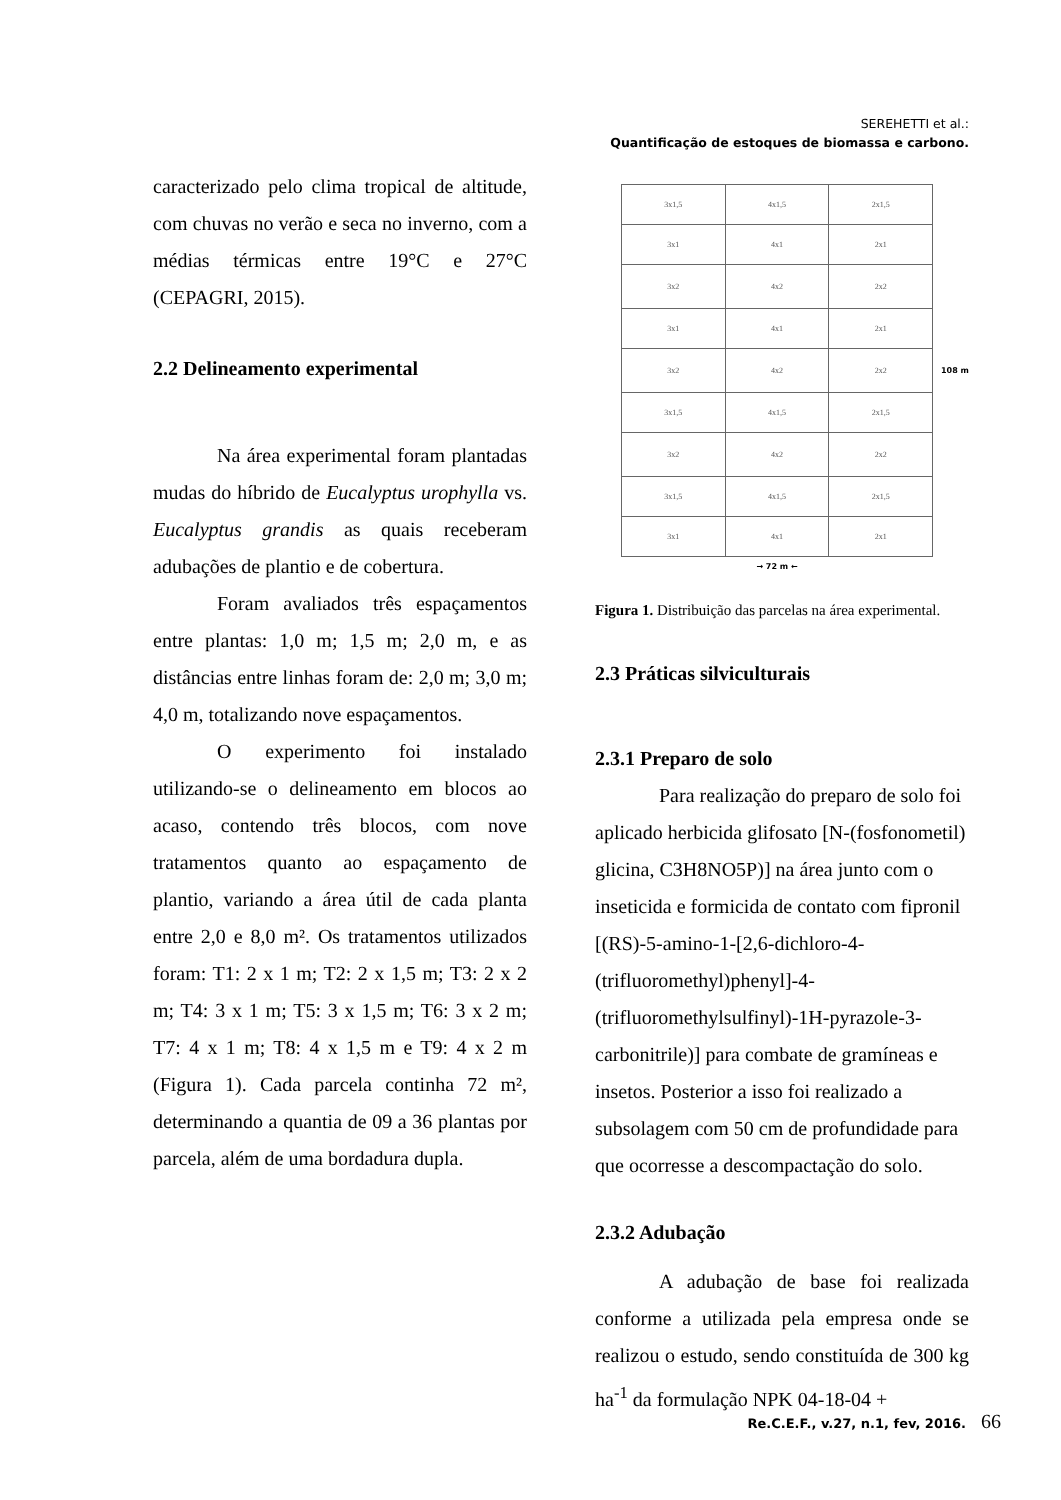SEREHETTI et al.:
Quantificação de estoques de biomassa e carbono.
caracterizado pelo clima tropical de altitude, com chuvas no verão e seca no inverno, com a médias térmicas entre 19°C e 27°C (CEPAGRI, 2015).
2.2 Delineamento experimental
Na área experimental foram plantadas mudas do híbrido de Eucalyptus urophylla vs. Eucalyptus grandis as quais receberam adubações de plantio e de cobertura.
Foram avaliados três espaçamentos entre plantas: 1,0 m; 1,5 m; 2,0 m, e as distâncias entre linhas foram de: 2,0 m; 3,0 m; 4,0 m, totalizando nove espaçamentos.
O experimento foi instalado utilizando-se o delineamento em blocos ao acaso, contendo três blocos, com nove tratamentos quanto ao espaçamento de plantio, variando a área útil de cada planta entre 2,0 e 8,0 m². Os tratamentos utilizados foram: T1: 2 x 1 m; T2: 2 x 1,5 m; T3: 2 x 2 m; T4: 3 x 1 m; T5: 3 x 1,5 m; T6: 3 x 2 m; T7: 4 x 1 m; T8: 4 x 1,5 m e T9: 4 x 2 m (Figura 1). Cada parcela continha 72 m², determinando a quantia de 09 a 36 plantas por parcela, além de uma bordadura dupla.
| 3x1,5 | 4x1,5 | 2x1,5 |
| 3x1 | 4x1 | 2x1 |
| 3x2 | 4x2 | 2x2 |
| 3x1 | 4x1 | 2x1 |
| 3x2 | 4x2 | 2x2 |
| 3x1,5 | 4x1,5 | 2x1,5 |
| 3x2 | 4x2 | 2x2 |
| 3x1,5 | 4x1,5 | 2x1,5 |
| 3x1 | 4x1 | 2x1 |
108 m
→ 72 m ←
Figura 1. Distribuição das parcelas na área experimental.
2.3 Práticas silviculturais
2.3.1 Preparo de solo
Para realização do preparo de solo foi aplicado herbicida glifosato [N-(fosfonometil) glicina, C3H8NO5P)] na área junto com o inseticida e formicida de contato com fipronil [(RS)-5-amino-1-[2,6-dichloro-4-(trifluoromethyl)phenyl]-4-(trifluoromethylsulfinyl)-1H-pyrazole-3-carbonitrile)] para combate de gramíneas e insetos. Posterior a isso foi realizado a subsolagem com 50 cm de profundidade para que ocorresse a descompactação do solo.
2.3.2 Adubação
A adubação de base foi realizada conforme a utilizada pela empresa onde se realizou o estudo, sendo constituída de 300 kg ha<sup>-1</sup> da formulação NPK 04-18-04 +
Re.C.E.F., v.27, n.1, fev, 2016. 66